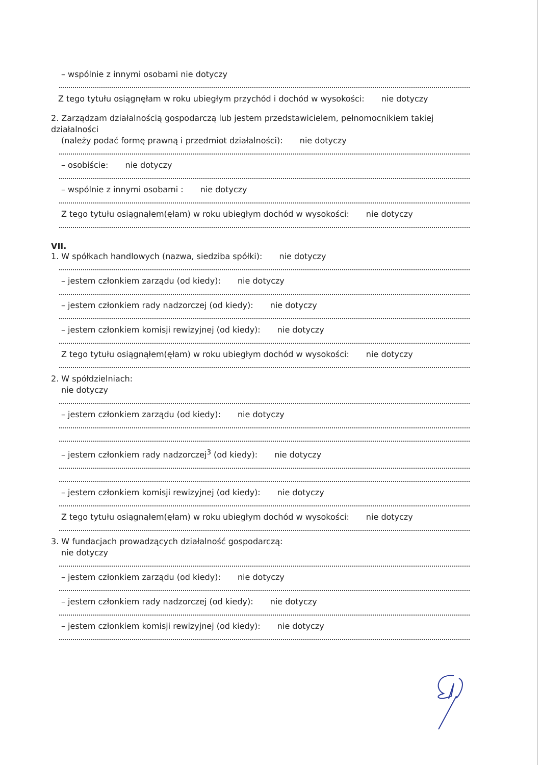– wspólnie z innymi osobami nie dotyczy
Z tego tytułu osiągnęłam w roku ubiegłym przychód i dochód w wysokości: nie dotyczy
2. Zarządzam działalnością gospodarczą lub jestem przedstawicielem, pełnomocnikiem takiej działalności
(należy podać formę prawną i przedmiot działalności): nie dotyczy
– osobiście: nie dotyczy
– wspólnie z innymi osobami : nie dotyczy
Z tego tytułu osiągnąłem(ęłam) w roku ubiegłym dochód w wysokości: nie dotyczy
VII.
1. W spółkach handlowych (nazwa, siedziba spółki): nie dotyczy
– jestem członkiem zarządu (od kiedy): nie dotyczy
– jestem członkiem rady nadzorczej (od kiedy): nie dotyczy
– jestem członkiem komisji rewizyjnej (od kiedy): nie dotyczy
Z tego tytułu osiągnąłem(ęłam) w roku ubiegłym dochód w wysokości: nie dotyczy
2. W spółdzielniach:
nie dotyczy
– jestem członkiem zarządu (od kiedy): nie dotyczy
– jestem członkiem rady nadzorczej<sup>3</sup> (od kiedy): nie dotyczy
– jestem członkiem komisji rewizyjnej (od kiedy): nie dotyczy
Z tego tytułu osiągnąłem(ęłam) w roku ubiegłym dochód w wysokości: nie dotyczy
3. W fundacjach prowadzących działalność gospodarczą:
nie dotyczy
– jestem członkiem zarządu (od kiedy): nie dotyczy
– jestem członkiem rady nadzorczej (od kiedy): nie dotyczy
– jestem członkiem komisji rewizyjnej (od kiedy): nie dotyczy